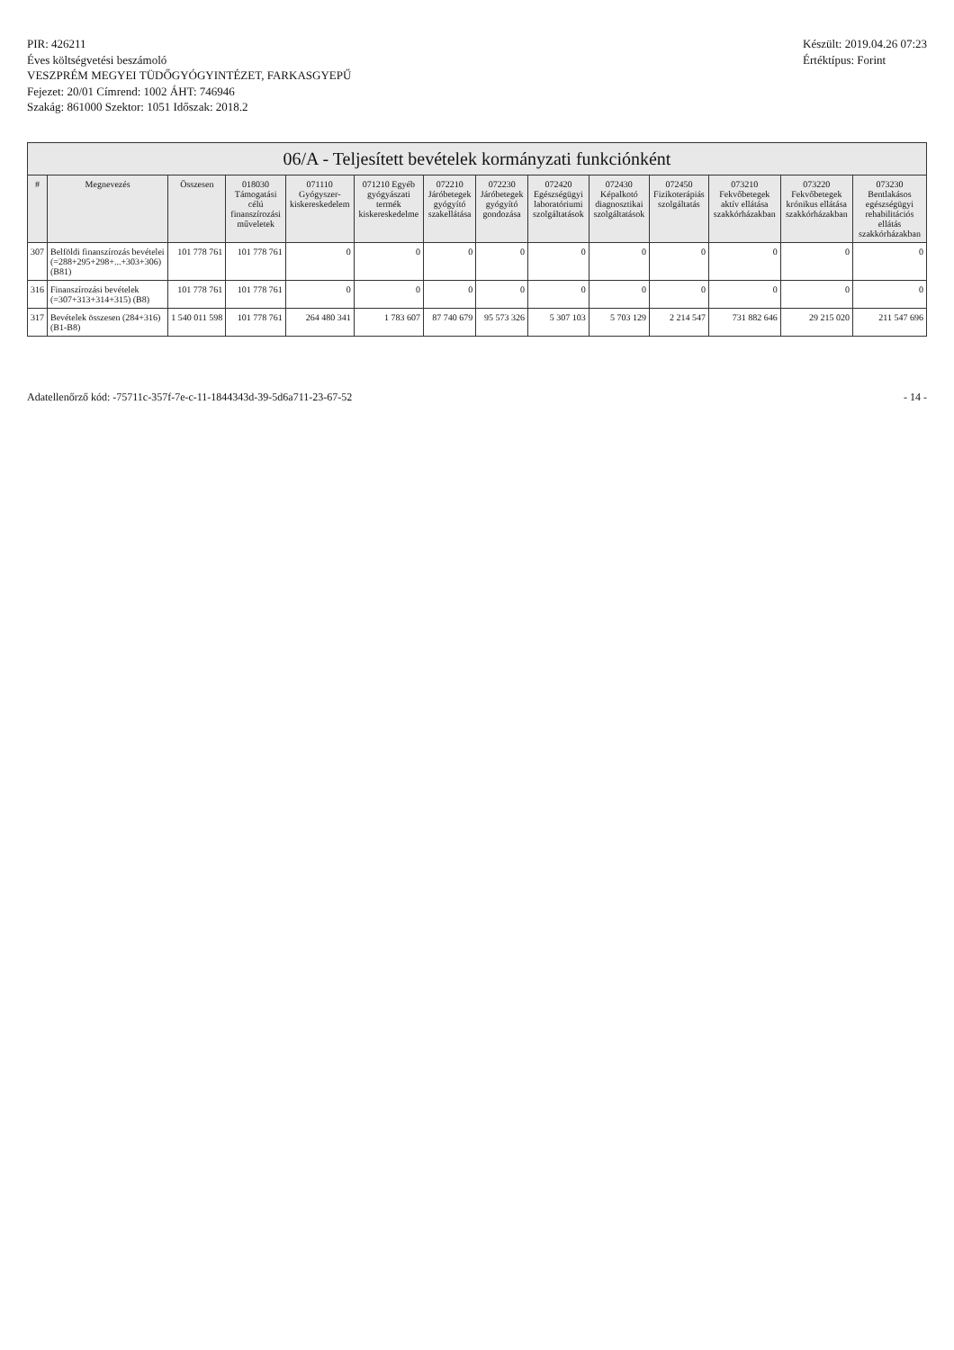PIR: 426211
Éves költségvetési beszámoló
VESZPRÉM MEGYEI TÜDŐGYÓGYINTÉZET, FARKASGYEPŰ
Fejezet: 20/01 Címrend: 1002 ÁHT: 746946
Szakág: 861000 Szektor: 1051 Időszak: 2018.2
Készült: 2019.04.26 07:23
Értéktípus: Forint
06/A - Teljesített bevételek kormányzati funkciónként
| # | Megnevezés | Összesen | 018030 Támogatási célú finanszírozási műveletek | 071110 Gyógyszer-kiskereskedelem | 071210 Egyéb gyógyászati termék kiskereskedelme | 072210 Járóbetegek gyógyító szakellátása | 072230 Járóbetegek gyógyító gondozása | 072420 Egészségügyi laboratóriumi szolgáltatások | 072430 Képalkotó diagnosztikai szolgáltatások | 072450 Fizikoterápiás szolgáltatás | 073210 Fekvőbetegek aktív ellátása szakkórházakban | 073220 Fekvőbetegek krónikus ellátása szakkórházakban | 073230 Bentlakásos egészségügyi rehabilitációs ellátás szakkórházakban |
| --- | --- | --- | --- | --- | --- | --- | --- | --- | --- | --- | --- | --- | --- |
| 307 | Belföldi finanszírozás bevételei (=288+295+298+...+303+306) (B81) | 101 778 761 | 101 778 761 | 0 | 0 | 0 | 0 | 0 | 0 | 0 | 0 | 0 | 0 |
| 316 | Finanszírozási bevételek (=307+313+314+315) (B8) | 101 778 761 | 101 778 761 | 0 | 0 | 0 | 0 | 0 | 0 | 0 | 0 | 0 | 0 |
| 317 | Bevételek összesen (284+316) (B1-B8) | 1 540 011 598 | 101 778 761 | 264 480 341 | 1 783 607 | 87 740 679 | 95 573 326 | 5 307 103 | 5 703 129 | 2 214 547 | 731 882 646 | 29 215 020 | 211 547 696 |
Adatellenőrző kód: -75711c-357f-7e-c-11-1844343d-39-5d6a711-23-67-52
- 14 -